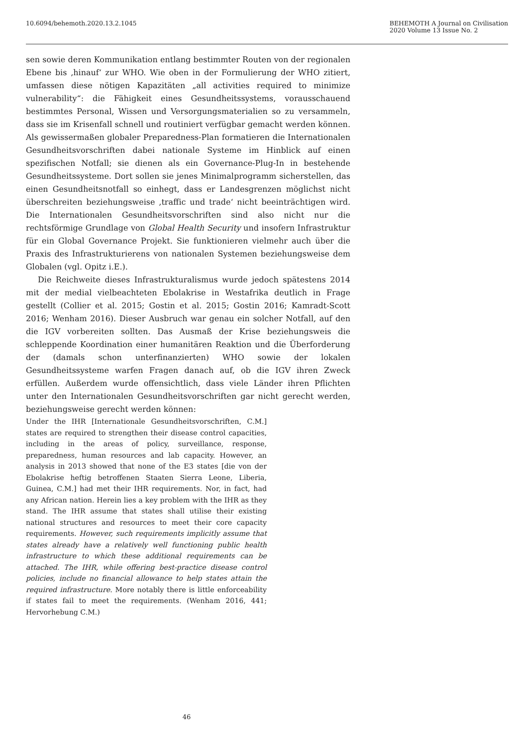10.6094/behemoth.2020.13.2.1045
BEHEMOTH A Journal on Civilisation
2020 Volume 13 Issue No. 2
sen sowie deren Kommunikation entlang bestimmter Routen von der regionalen Ebene bis ‚hinauf‘ zur WHO. Wie oben in der Formulierung der WHO zitiert, umfassen diese nötigen Kapazitäten „all activities required to minimize vulnerability“: die Fähigkeit eines Gesundheitssystems, vorausschauend bestimmtes Personal, Wissen und Versorgungsmaterialien so zu versammeln, dass sie im Krisenfall schnell und routiniert verfügbar gemacht werden können. Als gewissermaßen globaler Preparedness-Plan formatieren die Internationalen Gesundheitsvorschriften dabei nationale Systeme im Hinblick auf einen spezifischen Notfall; sie dienen als ein Governance-Plug-In in bestehende Gesundheitssysteme. Dort sollen sie jenes Minimalprogramm sicherstellen, das einen Gesundheitsnotfall so einhegt, dass er Landesgrenzen möglichst nicht überschreiten beziehungsweise ‚traffic und trade‘ nicht beeinträchtigen wird. Die Internationalen Gesundheitsvorschriften sind also nicht nur die rechtsförmige Grundlage von Global Health Security und insofern Infrastruktur für ein Global Governance Projekt. Sie funktionieren vielmehr auch über die Praxis des Infrastrukturierens von nationalen Systemen beziehungsweise dem Globalen (vgl. Opitz i.E.).
Die Reichweite dieses Infrastrukturalismus wurde jedoch spätestens 2014 mit der medial vielbeachteten Ebolakrise in Westafrika deutlich in Frage gestellt (Collier et al. 2015; Gostin et al. 2015; Gostin 2016; Kamradt-Scott 2016; Wenham 2016). Dieser Ausbruch war genau ein solcher Notfall, auf den die IGV vorbereiten sollten. Das Ausmaß der Krise beziehungsweis die schleppende Koordination einer humanitären Reaktion und die Überforderung der (damals schon unterfinanzierten) WHO sowie der lokalen Gesundheitssysteme warfen Fragen danach auf, ob die IGV ihren Zweck erfüllen. Außerdem wurde offensichtlich, dass viele Länder ihren Pflichten unter den Internationalen Gesundheitsvorschriften gar nicht gerecht werden, beziehungsweise gerecht werden können:
Under the IHR [Internationale Gesundheitsvorschriften, C.M.] states are required to strengthen their disease control capacities, including in the areas of policy, surveillance, response, preparedness, human resources and lab capacity. However, an analysis in 2013 showed that none of the E3 states [die von der Ebolakrise heftig betroffenen Staaten Sierra Leone, Liberia, Guinea, C.M.] had met their IHR requirements. Nor, in fact, had any African nation. Herein lies a key problem with the IHR as they stand. The IHR assume that states shall utilise their existing national structures and resources to meet their core capacity requirements. However, such requirements implicitly assume that states already have a relatively well functioning public health infrastructure to which these additional requirements can be attached. The IHR, while offering best-practice disease control policies, include no financial allowance to help states attain the required infrastructure. More notably there is little enforceability if states fail to meet the requirements. (Wenham 2016, 441; Hervorhebung C.M.)
46